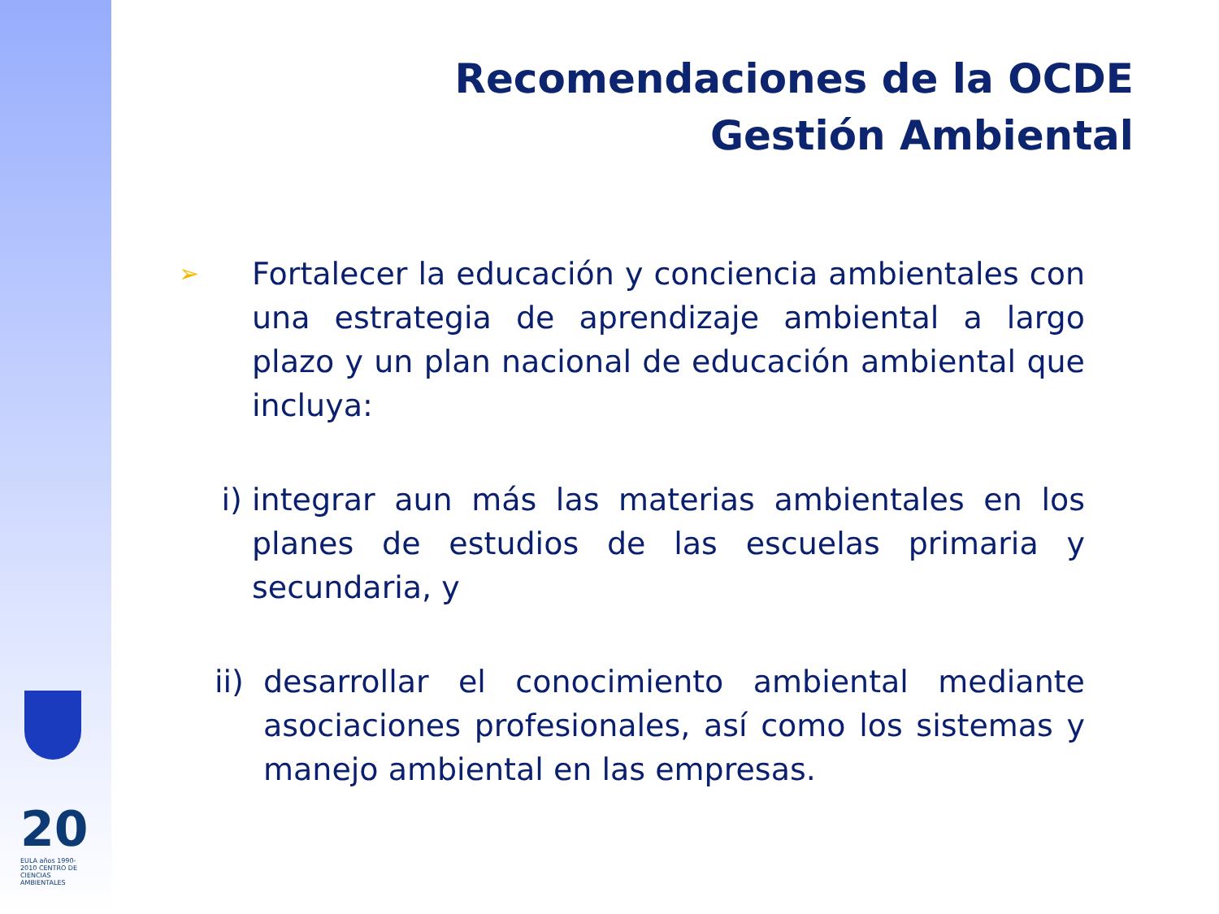20
EULA años 1990-2010 CENTRO DE CIENCIAS AMBIENTALES
Recomendaciones de la OCDE
Gestión Ambiental
➢ Fortalecer la educación y conciencia ambientales con una estrategia de aprendizaje ambiental a largo plazo y un plan nacional de educación ambiental que incluya:
i) integrar aun más las materias ambientales en los planes de estudios de las escuelas primaria y secundaria, y
ii) desarrollar el conocimiento ambiental mediante asociaciones profesionales, así como los sistemas y manejo ambiental en las empresas.